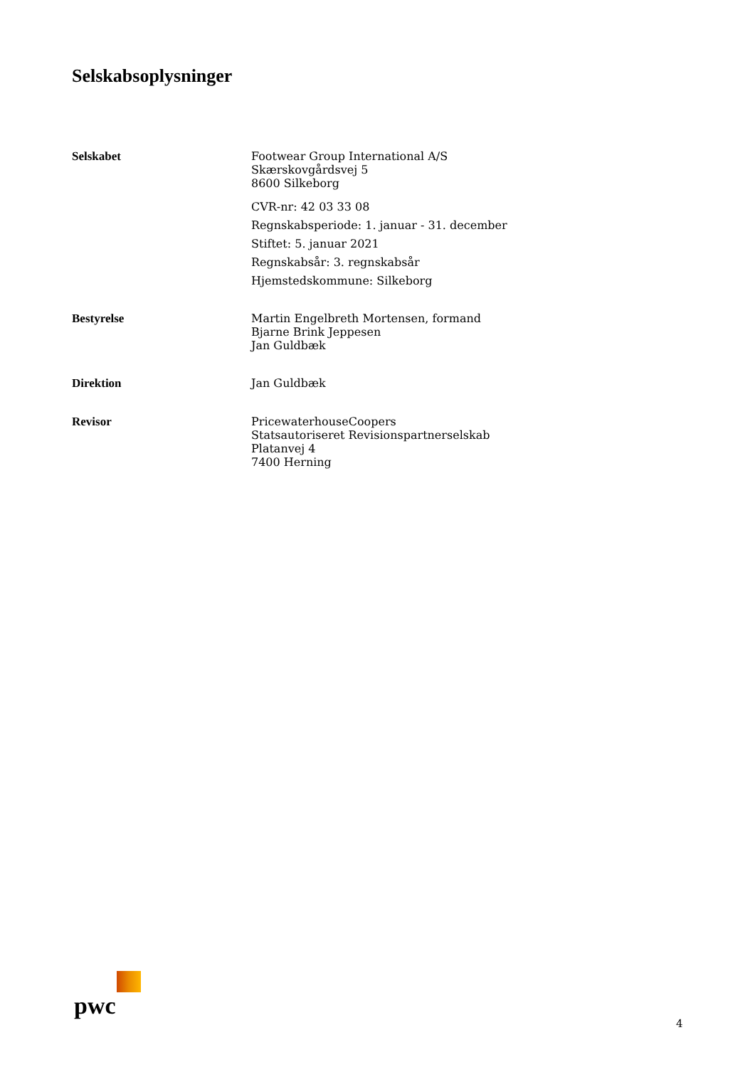Selskabsoplysninger
Selskabet
Footwear Group International A/S
Skærskovgårdsvej 5
8600 Silkeborg
CVR-nr: 42 03 33 08
Regnskabsperiode: 1. januar - 31. december
Stiftet: 5. januar 2021
Regnskabsår: 3. regnskabsår
Hjemstedskommune: Silkeborg
Bestyrelse
Martin Engelbreth Mortensen, formand
Bjarne Brink Jeppesen
Jan Guldbæk
Direktion
Jan Guldbæk
Revisor
PricewaterhouseCoopers
Statsautoriseret Revisionspartnerselskab
Platanvej 4
7400 Herning
pwc
4